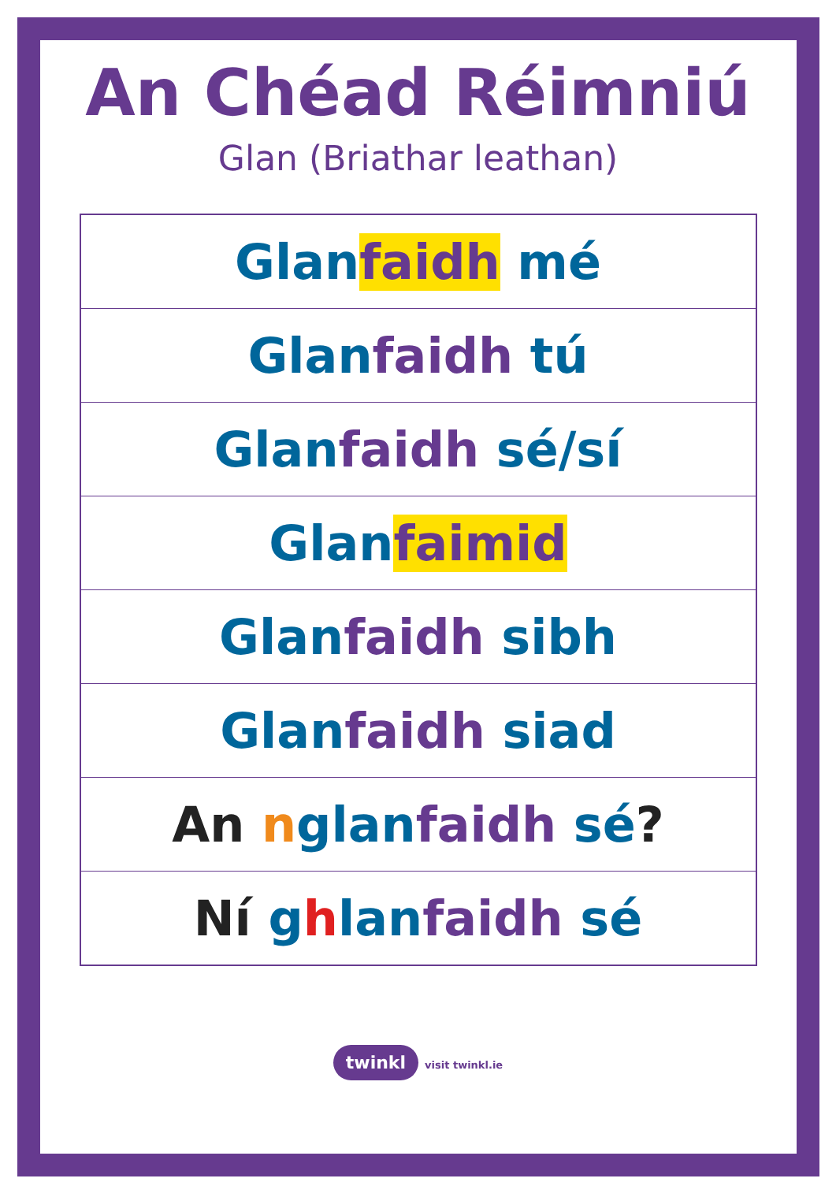An Chéad Réimniú
Glan (Briathar leathan)
| Glan faidh mé |
| Glan faidh tú |
| Glan faidh sé/sí |
| Glan faimid |
| Glan faidh sibh |
| Glan faidh siad |
| An n glan faidh sé ? |
| Ní g h lan faidh sé |
twinkl visit twinkl.ie